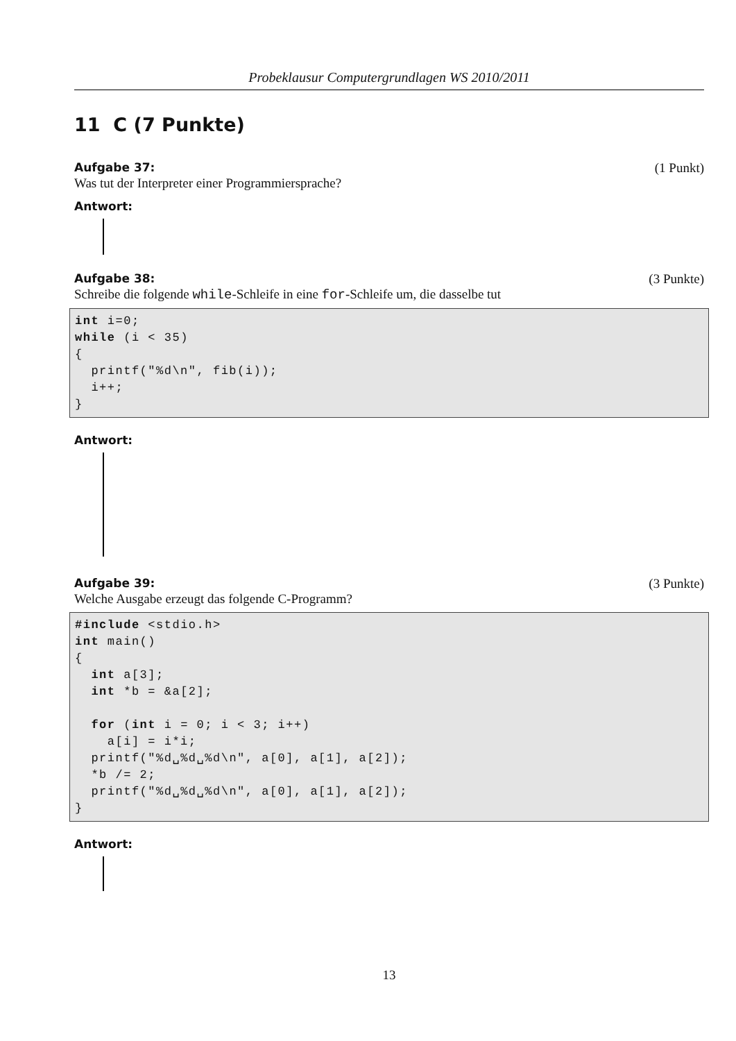Probeklausur Computergrundlagen WS 2010/2011
11 C (7 Punkte)
Aufgabe 37: (1 Punkt)
Was tut der Interpreter einer Programmiersprache?
Antwort:
Aufgabe 38: (3 Punkte)
Schreibe die folgende while-Schleife in eine for-Schleife um, die dasselbe tut
int i=0;
while (i < 35)
{
  printf("%d\n", fib(i));
  i++;
}
Antwort:
Aufgabe 39: (3 Punkte)
Welche Ausgabe erzeugt das folgende C-Programm?
#include <stdio.h>
int main()
{
  int a[3];
  int *b = &a[2];

  for (int i = 0; i < 3; i++)
    a[i] = i*i;
  printf("%d␣%d␣%d\n", a[0], a[1], a[2]);
  *b /= 2;
  printf("%d␣%d␣%d\n", a[0], a[1], a[2]);
}
Antwort:
13